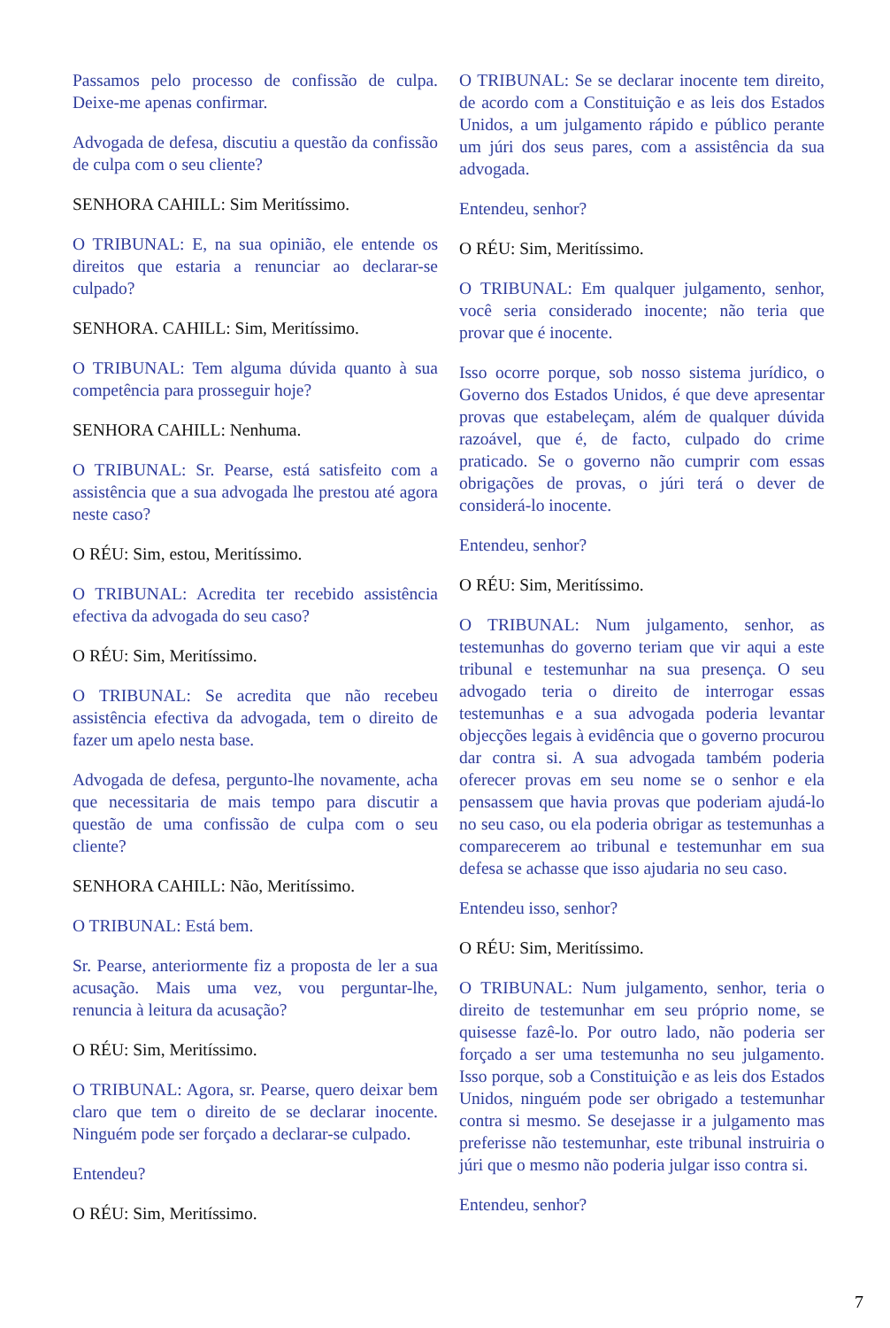Passamos pelo processo de confissão de culpa. Deixe-me apenas confirmar.
Advogada de defesa, discutiu a questão da confissão de culpa com o seu cliente?
SENHORA CAHILL: Sim Meritíssimo.
O TRIBUNAL: E, na sua opinião, ele entende os direitos que estaria a renunciar ao declarar-se culpado?
SENHORA. CAHILL: Sim, Meritíssimo.
O TRIBUNAL: Tem alguma dúvida quanto à sua competência para prosseguir hoje?
SENHORA CAHILL: Nenhuma.
O TRIBUNAL: Sr. Pearse, está satisfeito com a assistência que a sua advogada lhe prestou até agora neste caso?
O RÉU: Sim, estou, Meritíssimo.
O TRIBUNAL: Acredita ter recebido assistência efectiva da advogada do seu caso?
O RÉU: Sim, Meritíssimo.
O TRIBUNAL: Se acredita que não recebeu assistência efectiva da advogada, tem o direito de fazer um apelo nesta base.
Advogada de defesa, pergunto-lhe novamente, acha que necessitaria de mais tempo para discutir a questão de uma confissão de culpa com o seu cliente?
SENHORA CAHILL: Não, Meritíssimo.
O TRIBUNAL: Está bem.
Sr. Pearse, anteriormente fiz a proposta de ler a sua acusação. Mais uma vez, vou perguntar-lhe, renuncia à leitura da acusação?
O RÉU: Sim, Meritíssimo.
O TRIBUNAL: Agora, sr. Pearse, quero deixar bem claro que tem o direito de se declarar inocente. Ninguém pode ser forçado a declarar-se culpado.
Entendeu?
O RÉU: Sim, Meritíssimo.
O TRIBUNAL: Se se declarar inocente tem direito, de acordo com a Constituição e as leis dos Estados Unidos, a um julgamento rápido e público perante um júri dos seus pares, com a assistência da sua advogada.
Entendeu, senhor?
O RÉU: Sim, Meritíssimo.
O TRIBUNAL: Em qualquer julgamento, senhor, você seria considerado inocente; não teria que provar que é inocente.
Isso ocorre porque, sob nosso sistema jurídico, o Governo dos Estados Unidos, é que deve apresentar provas que estabeleçam, além de qualquer dúvida razoável, que é, de facto, culpado do crime praticado. Se o governo não cumprir com essas obrigações de provas, o júri terá o dever de considerá-lo inocente.
Entendeu, senhor?
O RÉU: Sim, Meritíssimo.
O TRIBUNAL: Num julgamento, senhor, as testemunhas do governo teriam que vir aqui a este tribunal e testemunhar na sua presença. O seu advogado teria o direito de interrogar essas testemunhas e a sua advogada poderia levantar objecções legais à evidência que o governo procurou dar contra si. A sua advogada também poderia oferecer provas em seu nome se o senhor e ela pensassem que havia provas que poderiam ajudá-lo no seu caso, ou ela poderia obrigar as testemunhas a comparecerem ao tribunal e testemunhar em sua defesa se achasse que isso ajudaria no seu caso.
Entendeu isso, senhor?
O RÉU: Sim, Meritíssimo.
O TRIBUNAL: Num julgamento, senhor, teria o direito de testemunhar em seu próprio nome, se quisesse fazê-lo. Por outro lado, não poderia ser forçado a ser uma testemunha no seu julgamento. Isso porque, sob a Constituição e as leis dos Estados Unidos, ninguém pode ser obrigado a testemunhar contra si mesmo. Se desejasse ir a julgamento mas preferisse não testemunhar, este tribunal instruiria o júri que o mesmo não poderia julgar isso contra si.
Entendeu, senhor?
7